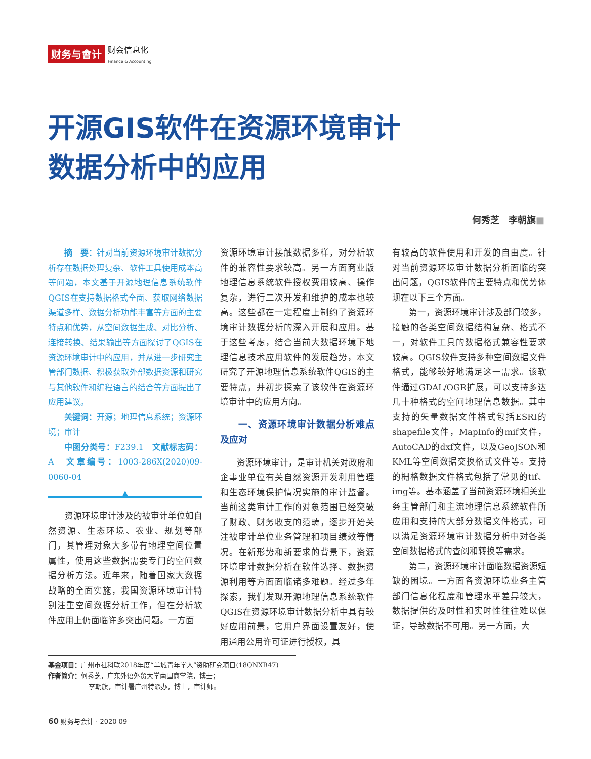财务与會计 财会信息化
Finance & Accounting
开源GIS软件在资源环境审计
数据分析中的应用
何秀芝　李朝旗■
摘　要：针对当前资源环境审计数据分析存在数据处理复杂、软件工具使用成本高等问题，本文基于开源地理信息系统软件QGIS在支持数据格式全面、获取网络数据渠道多样、数据分析功能丰富等方面的主要特点和优势，从空间数据生成、对比分析、连接转换、结果输出等方面探讨了QGIS在资源环境审计中的应用，并从进一步研究主管部门数据、积极获取外部数据资源和研究与其他软件和编程语言的结合等方面提出了应用建议。
关键词：开源；地理信息系统；资源环境；审计
中图分类号：F239.1　文献标志码：A　文章编号：1003-286X(2020)09-0060-04
▲
资源环境审计涉及的被审计单位如自然资源、生态环境、农业、规划等部门，其管理对象大多带有地理空间位置属性，使用这些数据需要专门的空间数据分析方法。近年来，随着国家大数据战略的全面实施，我国资源环境审计特别注重空间数据分析工作，但在分析软件应用上仍面临许多突出问题。一方面
资源环境审计接触数据多样，对分析软件的兼容性要求较高。另一方面商业版地理信息系统软件授权费用较高、操作复杂，进行二次开发和维护的成本也较高。这些都在一定程度上制约了资源环境审计数据分析的深入开展和应用。基于这些考虑，结合当前大数据环境下地理信息技术应用软件的发展趋势，本文研究了开源地理信息系统软件QGIS的主要特点，并初步探索了该软件在资源环境审计中的应用方向。
一、资源环境审计数据分析难点及应对
资源环境审计，是审计机关对政府和企事业单位有关自然资源开发利用管理和生态环境保护情况实施的审计监督。当前这类审计工作的对象范围已经突破了财政、财务收支的范畴，逐步开始关注被审计单位业务管理和项目绩效等情况。在新形势和新要求的背景下，资源环境审计数据分析在软件选择、数据资源利用等方面面临诸多难题。经过多年探索，我们发现开源地理信息系统软件QGIS在资源环境审计数据分析中具有较好应用前景，它用户界面设置友好，使用通用公用许可证进行授权，具
有较高的软件使用和开发的自由度。针对当前资源环境审计数据分析面临的突出问题，QGIS软件的主要特点和优势体现在以下三个方面。
第一，资源环境审计涉及部门较多，接触的各类空间数据结构复杂、格式不一，对软件工具的数据格式兼容性要求较高。QGIS软件支持多种空间数据文件格式，能够较好地满足这一需求。该软件通过GDAL/OGR扩展，可以支持多达几十种格式的空间地理信息数据。其中支持的矢量数据文件格式包括ESRI的shapefile文件，MapInfo的mif文件，AutoCAD的dxf文件，以及GeoJSON和KML等空间数据交换格式文件等。支持的栅格数据文件格式包括了常见的tif、img等。基本涵盖了当前资源环境相关业务主管部门和主流地理信息系统软件所应用和支持的大部分数据文件格式，可以满足资源环境审计数据分析中对各类空间数据格式的查阅和转换等需求。
第二，资源环境审计面临数据资源短缺的困境。一方面各资源环境业务主管部门信息化程度和管理水平差异较大，数据提供的及时性和实时性往往难以保证，导致数据不可用。另一方面，大
基金项目：广州市社科联2018年度“羊城青年学人”资助研究项目(18QNXR47)
作者简介：何秀芝，广东外语外贸大学南国商学院，博士；
李朝旗，审计署广州特派办，博士，审计师。
60 财务与会计 · 2020 09